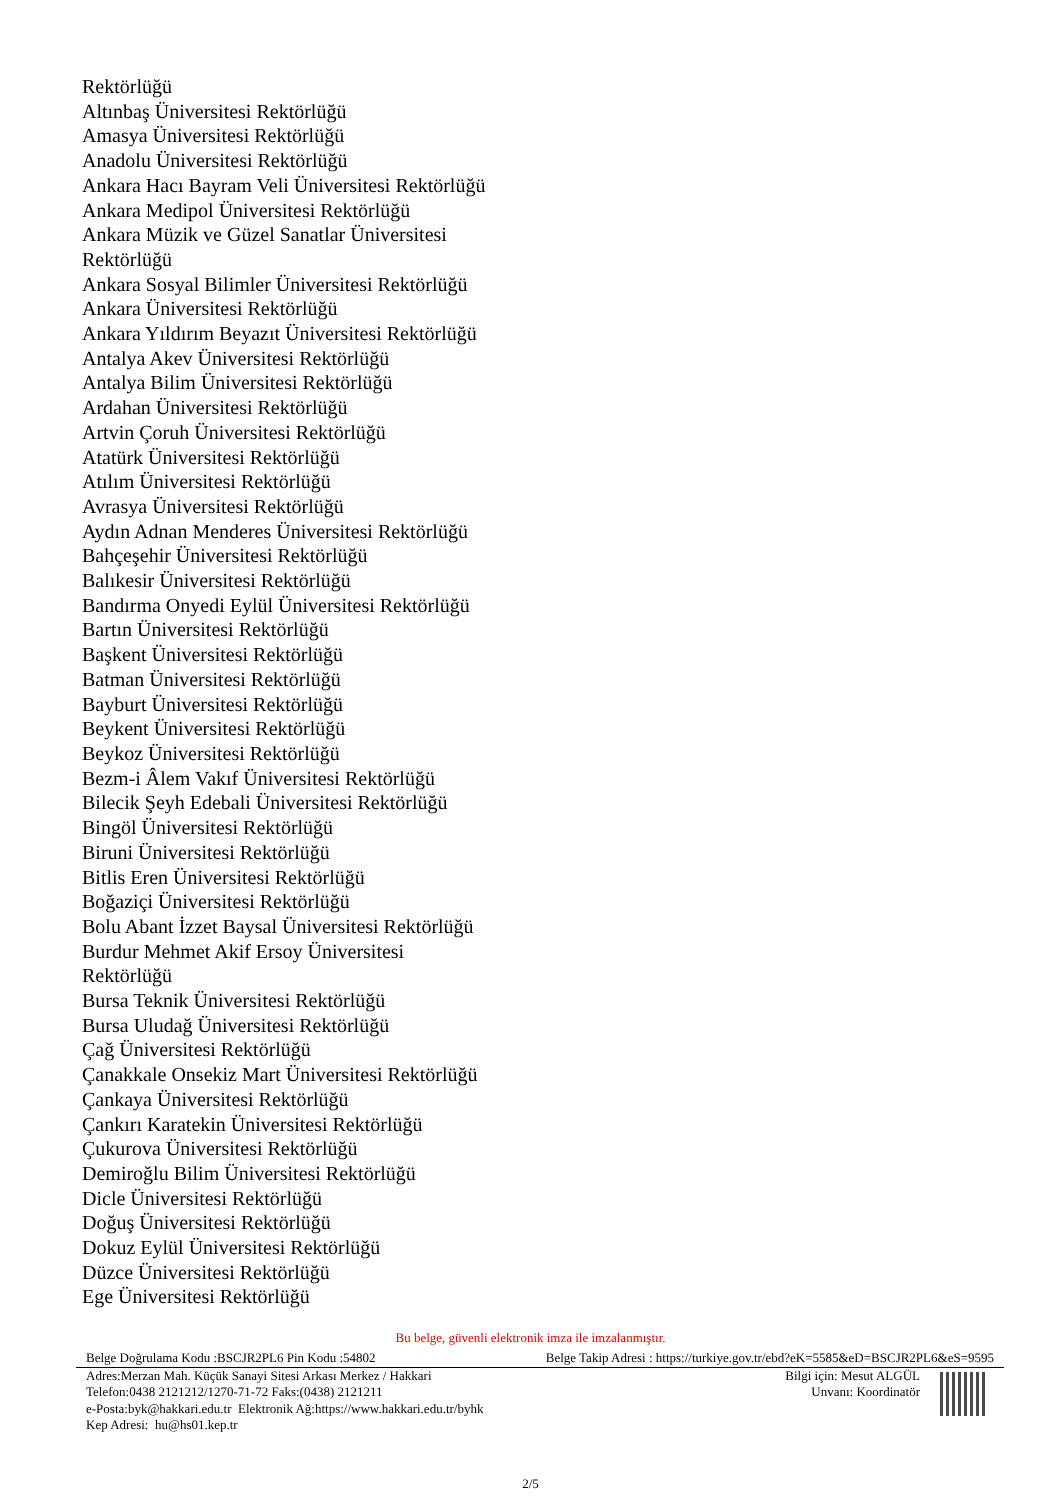Rektörlüğü
Altınbaş Üniversitesi Rektörlüğü
Amasya Üniversitesi Rektörlüğü
Anadolu Üniversitesi Rektörlüğü
Ankara Hacı Bayram Veli Üniversitesi Rektörlüğü
Ankara Medipol Üniversitesi Rektörlüğü
Ankara Müzik ve Güzel Sanatlar Üniversitesi
Rektörlüğü
Ankara Sosyal Bilimler Üniversitesi Rektörlüğü
Ankara Üniversitesi Rektörlüğü
Ankara Yıldırım Beyazıt Üniversitesi Rektörlüğü
Antalya Akev Üniversitesi Rektörlüğü
Antalya Bilim Üniversitesi Rektörlüğü
Ardahan Üniversitesi Rektörlüğü
Artvin Çoruh Üniversitesi Rektörlüğü
Atatürk Üniversitesi Rektörlüğü
Atılım Üniversitesi Rektörlüğü
Avrasya Üniversitesi Rektörlüğü
Aydın Adnan Menderes Üniversitesi Rektörlüğü
Bahçeşehir Üniversitesi Rektörlüğü
Balıkesir Üniversitesi Rektörlüğü
Bandırma Onyedi Eylül Üniversitesi Rektörlüğü
Bartın Üniversitesi Rektörlüğü
Başkent Üniversitesi Rektörlüğü
Batman Üniversitesi Rektörlüğü
Bayburt Üniversitesi Rektörlüğü
Beykent Üniversitesi Rektörlüğü
Beykoz Üniversitesi Rektörlüğü
Bezm-i Âlem Vakıf Üniversitesi Rektörlüğü
Bilecik Şeyh Edebali Üniversitesi Rektörlüğü
Bingöl Üniversitesi Rektörlüğü
Biruni Üniversitesi Rektörlüğü
Bitlis Eren Üniversitesi Rektörlüğü
Boğaziçi Üniversitesi Rektörlüğü
Bolu Abant İzzet Baysal Üniversitesi Rektörlüğü
Burdur Mehmet Akif Ersoy Üniversitesi
Rektörlüğü
Bursa Teknik Üniversitesi Rektörlüğü
Bursa Uludağ Üniversitesi Rektörlüğü
Çağ Üniversitesi Rektörlüğü
Çanakkale Onsekiz Mart Üniversitesi Rektörlüğü
Çankaya Üniversitesi Rektörlüğü
Çankırı Karatekin Üniversitesi Rektörlüğü
Çukurova Üniversitesi Rektörlüğü
Demiroğlu Bilim Üniversitesi Rektörlüğü
Dicle Üniversitesi Rektörlüğü
Doğuş Üniversitesi Rektörlüğü
Dokuz Eylül Üniversitesi Rektörlüğü
Düzce Üniversitesi Rektörlüğü
Ege Üniversitesi Rektörlüğü
Bu belge, güvenli elektronik imza ile imzalanmıştır.
Belge Doğrulama Kodu :BSCJR2PL6 Pin Kodu :54802 Belge Takip Adresi : https://turkiye.gov.tr/ebd?eK=5585&eD=BSCJR2PL6&eS=9595
Adres:Merzan Mah. Küçük Sanayi Sitesi Arkası Merkez / Hakkari
Telefon:0438 2121212/1270-71-72 Faks:(0438) 2121211
e-Posta:byk@hakkari.edu.tr Elektronik Ağ:https://www.hakkari.edu.tr/byhk
Kep Adresi: hu@hs01.kep.tr
Bilgi için: Mesut ALGÜL
Unvanı: Koordinatör
2/5